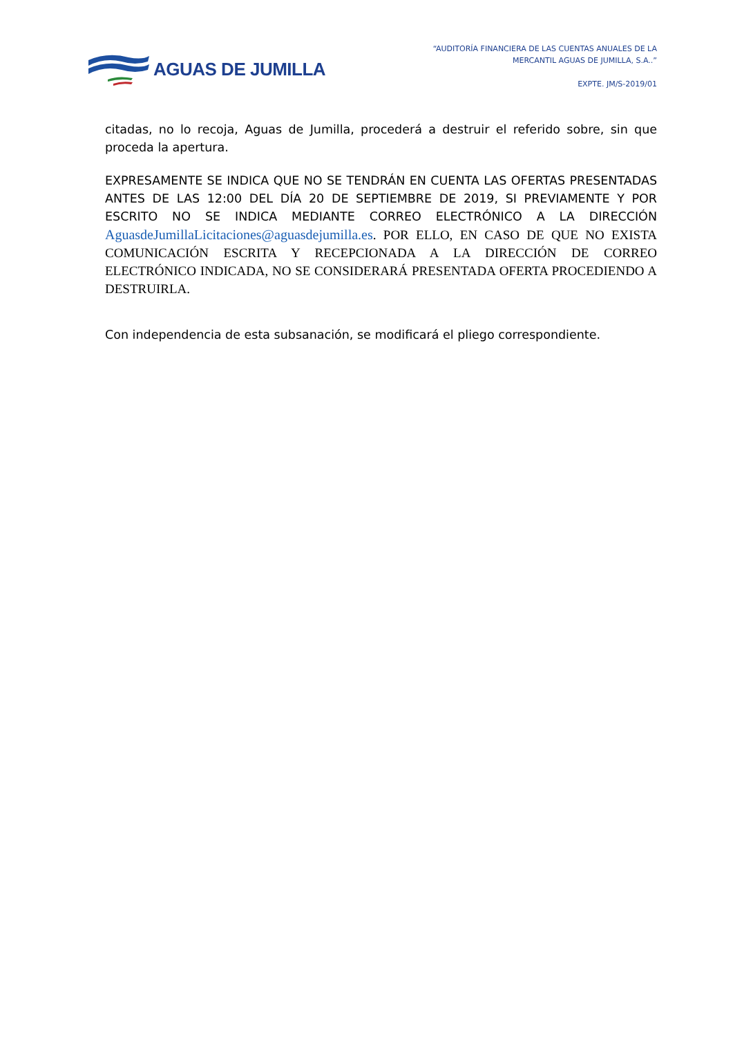AGUAS DE JUMILLA
“AUDITORÍA FINANCIERA DE LAS CUENTAS ANUALES DE LA
MERCANTIL AGUAS DE JUMILLA, S.A..”
EXPTE. JM/S-2019/01
citadas, no lo recoja, Aguas de Jumilla, procederá a destruir el referido sobre, sin que proceda la apertura.
EXPRESAMENTE SE INDICA QUE NO SE TENDRÁN EN CUENTA LAS OFERTAS PRESENTADAS ANTES DE LAS 12:00 DEL DÍA 20 DE SEPTIEMBRE DE 2019, SI PREVIAMENTE Y POR ESCRITO NO SE INDICA MEDIANTE CORREO ELECTRÓNICO A LA DIRECCIÓN AguasdeJumillaLicitaciones@aguasdejumilla.es. POR ELLO, EN CASO DE QUE NO EXISTA COMUNICACIÓN ESCRITA Y RECEPCIONADA A LA DIRECCIÓN DE CORREO ELECTRÓNICO INDICADA, NO SE CONSIDERARÁ PRESENTADA OFERTA PROCEDIENDO A DESTRUIRLA.
Con independencia de esta subsanación, se modificará el pliego correspondiente.